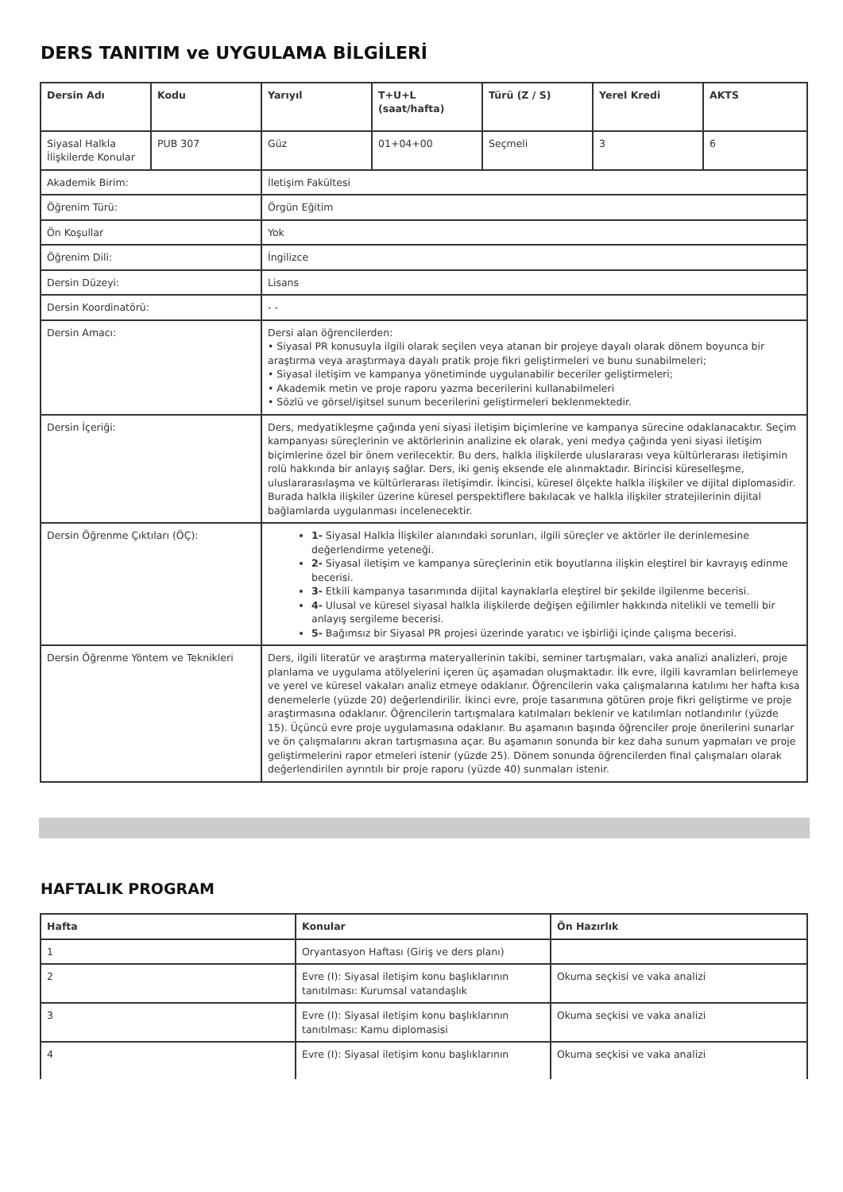DERS TANITIM ve UYGULAMA BİLGİLERİ
| Dersin Adı | Kodu | Yarıyıl | T+U+L (saat/hafta) | Türü (Z / S) | Yerel Kredi | AKTS |
| --- | --- | --- | --- | --- | --- | --- |
| Siyasal Halkla İlişkilerde Konular | PUB 307 | Güz | 01+04+00 | Seçmeli | 3 | 6 |
| Akademik Birim: | | İletişim Fakültesi | | | | |
| Öğrenim Türü: | | Örgün Eğitim | | | | |
| Ön Koşullar | | Yok | | | | |
| Öğrenim Dili: | | İngilizce | | | | |
| Dersin Düzeyi: | | Lisans | | | | |
| Dersin Koordinatörü: | | - - | | | | |
| Dersin Amacı: | | Dersi alan öğrencilerden: • Siyasal PR konusuyla ilgili olarak seçilen veya atanan bir projeye dayalı olarak dönem boyunca bir araştırma veya araştırmaya dayalı pratik proje fikri geliştirmeleri ve bunu sunabilmeleri; • Siyasal iletişim ve kampanya yönetiminde uygulanabilir beceriler geliştirmeleri; • Akademik metin ve proje raporu yazma becerilerini kullanabilmeleri • Sözlü ve görsel/işitsel sunum becerilerini geliştirmeleri beklenmektedir. | | | | |
| Dersin İçeriği: | | Ders, medyatikleşme çağında yeni siyasi iletişim biçimlerine ve kampanya sürecine odaklanacaktır. Seçim kampanyası süreçlerinin ve aktörlerinin analizine ek olarak, yeni medya çağında yeni siyasi iletişim biçimlerine özel bir önem verilecektir. Bu ders, halkla ilişkilerde uluslararası veya kültürlerarası iletişimin rolü hakkında bir anlayış sağlar. Ders, iki geniş eksende ele alınmaktadır. Birincisi küreselleşme, uluslararasılaşma ve kültürlerarası iletişimdir. İkincisi, küresel ölçekte halkla ilişkiler ve dijital diplomasidir. Burada halkla ilişkiler üzerine küresel perspektiflere bakılacak ve halkla ilişkiler stratejilerinin dijital bağlamlarda uygulanması incelenecektir. | | | | |
| Dersin Öğrenme Çıktıları (ÖÇ): | | 1- Siyasal Halkla İlişkiler alanındaki sorunları, ilgili süreçler ve aktörler ile derinlemesine değerlendirme yeteneği. 2- Siyasal iletişim ve kampanya süreçlerinin etik boyutlarına ilişkin eleştirel bir kavrayış edinme becerisi. 3- Etkili kampanya tasarımında dijital kaynaklarla eleştirel bir şekilde ilgilenme becerisi. 4- Ulusal ve küresel siyasal halkla ilişkilerde değişen eğilimler hakkında nitelikli ve temelli bir anlayış sergileme becerisi. 5- Bağımsız bir Siyasal PR projesi üzerinde yaratıcı ve işbirliği içinde çalışma becerisi. | | | | |
| Dersin Öğrenme Yöntem ve Teknikleri | | Ders, ilgili literatür ve araştırma materyallerinin takibi, seminer tartışmaları, vaka analizi analizleri, proje planlama ve uygulama atölyelerini içeren üç aşamadan oluşmaktadır. İlk evre, ilgili kavramları belirlemeye ve yerel ve küresel vakaları analiz etmeye odaklanır. Öğrencilerin vaka çalışmalarına katılımı her hafta kısa denemelerle (yüzde 20) değerlendirilir. İkinci evre, proje tasarımına götüren proje fikri geliştirme ve proje araştırmasına odaklanır. Öğrencilerin tartışmalara katılmaları beklenir ve katılımları notlandırılır (yüzde 15). Üçüncü evre proje uygulamasına odaklanır. Bu aşamanın başında öğrenciler proje önerilerini sunarlar ve ön çalışmalarını akran tartışmasına açar. Bu aşamanın sonunda bir kez daha sunum yapmaları ve proje geliştirmelerini rapor etmeleri istenir (yüzde 25). Dönem sonunda öğrencilerden final çalışmaları olarak değerlendirilen ayrıntılı bir proje raporu (yüzde 40) sunmaları istenir. | | | | |
HAFTALIK PROGRAM
| Hafta | Konular | Ön Hazırlık |
| --- | --- | --- |
| 1 | Oryantasyon Haftası (Giriş ve ders planı) | |
| 2 | Evre (I): Siyasal iletişim konu başlıklarının tanıtılması: Kurumsal vatandaşlık | Okuma seçkisi ve vaka analizi |
| 3 | Evre (I): Siyasal iletişim konu başlıklarının tanıtılması: Kamu diplomasisi | Okuma seçkisi ve vaka analizi |
| 4 | Evre (I): Siyasal iletişim konu başlıklarının | Okuma seçkisi ve vaka analizi |